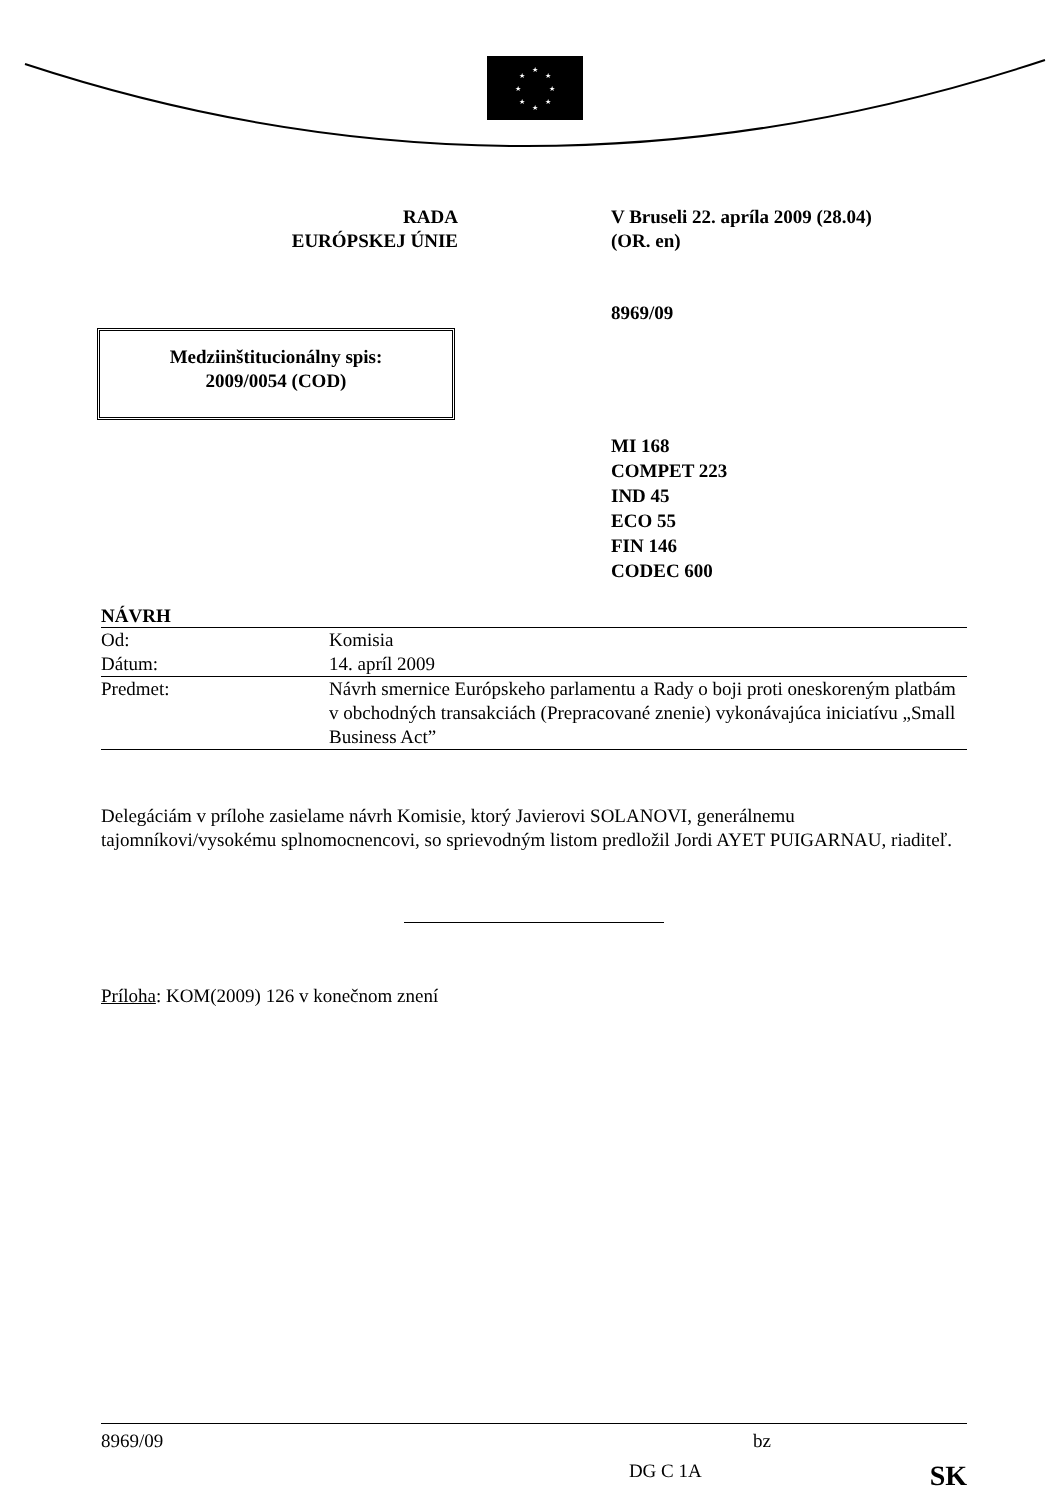★
★
★
★
★
★
★
★
RADA
EURÓPSKEJ ÚNIE
V Bruseli 22. apríla 2009 (28.04)
(OR. en)
8969/09
Medziinštitucionálny spis:
2009/0054 (COD)
MI 168
COMPET 223
IND 45
ECO 55
FIN 146
CODEC 600
NÁVRH
| Od: | Komisia |
| Dátum: | 14. apríl 2009 |
| Predmet: | Návrh smernice Európskeho parlamentu a Rady o boji proti oneskoreným platbám v obchodných transakciách (Prepracované znenie) vykonávajúca iniciatívu „Small Business Act” |
Delegáciám v prílohe zasielame návrh Komisie, ktorý Javierovi SOLANOVI, generálnemu tajomníkovi/vysokému splnomocnencovi, so sprievodným listom predložil Jordi AYET PUIGARNAU, riaditeľ.
Príloha: KOM(2009) 126 v konečnom znení
8969/09 bz
DG C 1A SK